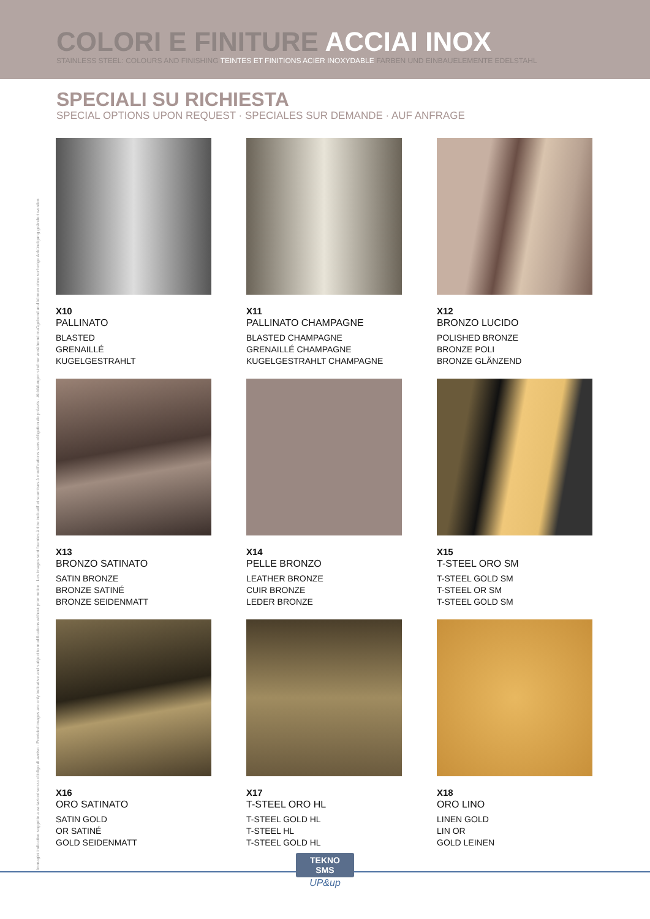COLORI E FINITURE ACCIAI INOX
STAINLESS STEEL: COLOURS AND FINISHING TEINTES ET FINITIONS ACIER INOXYDABLE FARBEN UND EINBAUELEMENTE EDELSTAHL
SPECIALI SU RICHIESTA
SPECIAL OPTIONS UPON REQUEST · SPECIALES SUR DEMANDE · AUF ANFRAGE
X10
PALLINATO
BLASTED
GRENAILLÉ
KUGELGESTRAHLT
X11
PALLINATO CHAMPAGNE
BLASTED CHAMPAGNE
GRENAILLÉ CHAMPAGNE
KUGELGESTRAHLT CHAMPAGNE
X12
BRONZO LUCIDO
POLISHED BRONZE
BRONZE POLI
BRONZE GLÄNZEND
X13
BRONZO SATINATO
SATIN BRONZE
BRONZE SATINÉ
BRONZE SEIDENMATT
X14
PELLE BRONZO
LEATHER BRONZE
CUIR BRONZE
LEDER BRONZE
X15
T-STEEL ORO SM
T-STEEL GOLD SM
T-STEEL OR SM
T-STEEL GOLD SM
X16
ORO SATINATO
SATIN GOLD
OR SATINÉ
GOLD SEIDENMATT
X17
T-STEEL ORO HL
T-STEEL GOLD HL
T-STEEL HL
T-STEEL GOLD HL
X18
ORO LINO
LINEN GOLD
LIN OR
GOLD LEINEN
Immagini indicative soggette a variazioni senza obbligo di avviso · Provided images are only indicative and subject to modifications without prior notice · Les images sont fournies à titre indicatif et soumises à modifications sans obligation de préavis · Abbildungen sind nur annähernd maßgebend und können ohne vorherige Ankündigung geändert werden
TEKNO
SMS
UP&up